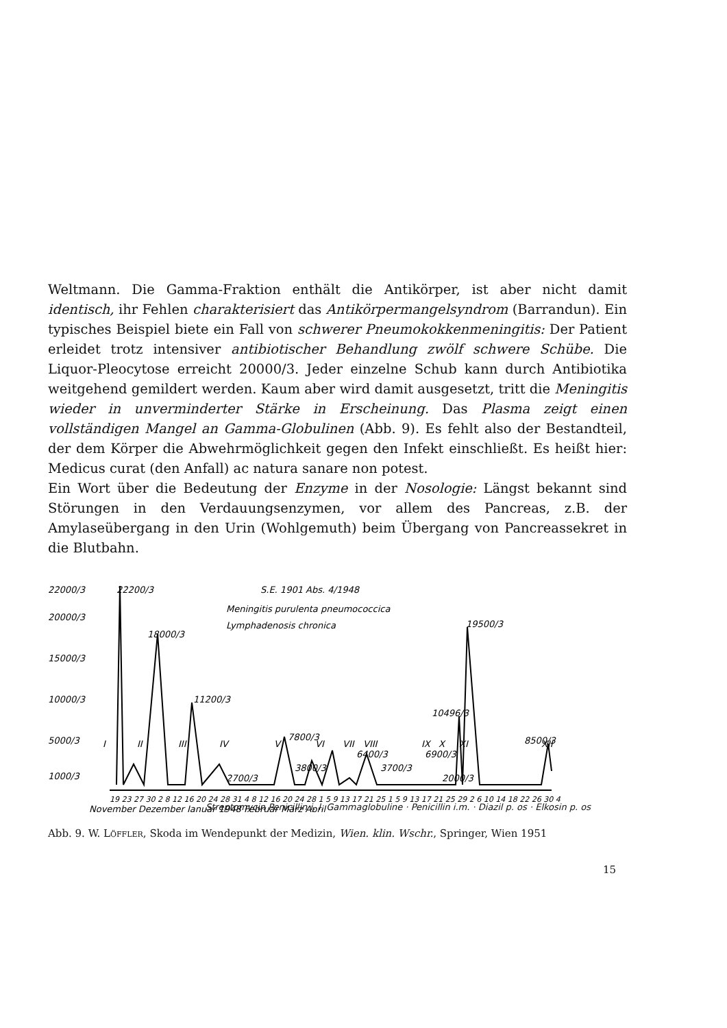Weltmann. Die Gamma-Fraktion enthält die Antikörper, ist aber nicht damit identisch, ihr Fehlen charakterisiert das Antikörpermangelsyndrom (Barrandun). Ein typisches Beispiel biete ein Fall von schwerer Pneumokokkenmeningitis: Der Patient erleidet trotz intensiver antibiotischer Behandlung zwölf schwere Schübe. Die Liquor-Pleocytose erreicht 20000/3. Jeder einzelne Schub kann durch Antibiotika weitgehend gemildert werden. Kaum aber wird damit ausgesetzt, tritt die Meningitis wieder in unverminderter Stärke in Erscheinung. Das Plasma zeigt einen vollständigen Mangel an Gamma-Globulinen (Abb. 9). Es fehlt also der Bestandteil, der dem Körper die Abwehrmöglichkeit gegen den Infekt einschließt. Es heißt hier: Medicus curat (den Anfall) ac natura sanare non potest.
Ein Wort über die Bedeutung der Enzyme in der Nosologie: Längst bekannt sind Störungen in den Verdauungsenzymen, vor allem des Pancreas, z.B. der Amylaseübergang in den Urin (Wohlgemuth) beim Übergang von Pancreassekret in die Blutbahn.
22000/3
20000/3
15000/3
10000/3
5000/3
1000/3
22200/3
S.E. 1901 Abs. 4/1948
Meningitis purulenta pneumococcica
Lymphadenosis chronica
18000/3
19500/3
11200/3
10496/3
7800/3
8500/3
6400/3
6900/3
2700/3
3800/3
3700/3
2000/3
I
II
III
IV
V
VI
VII
VIII
IX
X
XI
XII
19 23 27 30 2 8 12 16 20 24 28 31 4 8 12 16 20 24 28 1 5 9 13 17 21 25 1 5 9 13 17 21 25 29 2 6 10 14 18 22 26 30 4
November Dezember Januar 1948 Februar März April
Streptomycin Penicillin i. l. Gammaglobuline · Penicillin i.m. · Diazil p. os · Elkosin p. os
Abb. 9. W. Löffler, Skoda im Wendepunkt der Medizin, Wien. klin. Wschr., Springer, Wien 1951
15